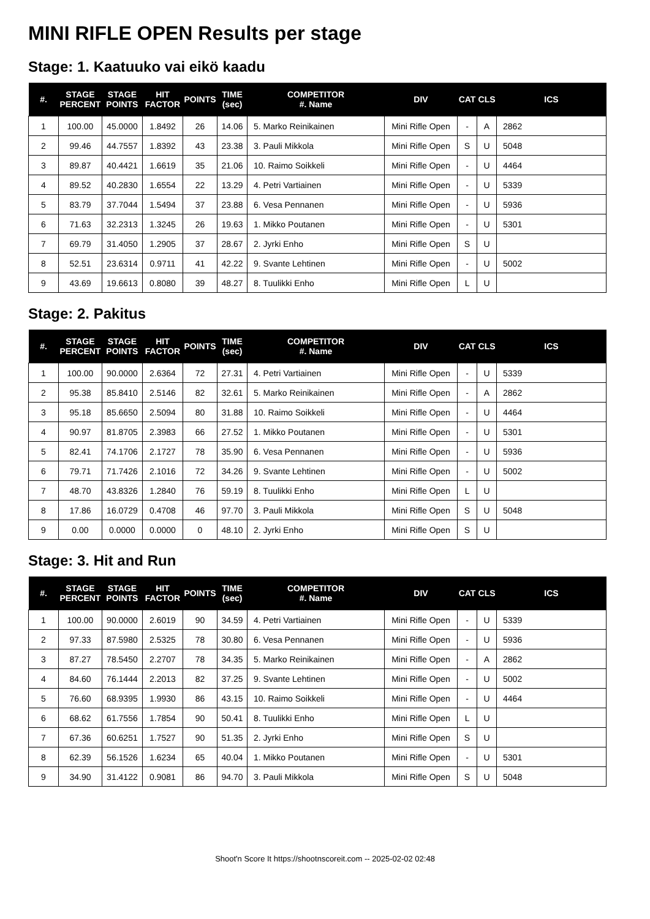MINI RIFLE OPEN Results per stage
Stage: 1. Kaatuuko vai eikö kaadu
| #. | STAGE PERCENT | STAGE POINTS | HIT FACTOR | POINTS | TIME (sec) | COMPETITOR #. Name | DIV | CAT | CLS | ICS |
| --- | --- | --- | --- | --- | --- | --- | --- | --- | --- | --- |
| 1 | 100.00 | 45.0000 | 1.8492 | 26 | 14.06 | 5. Marko Reinikainen | Mini Rifle Open | - | A | 2862 |
| 2 | 99.46 | 44.7557 | 1.8392 | 43 | 23.38 | 3. Pauli Mikkola | Mini Rifle Open | S | U | 5048 |
| 3 | 89.87 | 40.4421 | 1.6619 | 35 | 21.06 | 10. Raimo Soikkeli | Mini Rifle Open | - | U | 4464 |
| 4 | 89.52 | 40.2830 | 1.6554 | 22 | 13.29 | 4. Petri Vartiainen | Mini Rifle Open | - | U | 5339 |
| 5 | 83.79 | 37.7044 | 1.5494 | 37 | 23.88 | 6. Vesa Pennanen | Mini Rifle Open | - | U | 5936 |
| 6 | 71.63 | 32.2313 | 1.3245 | 26 | 19.63 | 1. Mikko Poutanen | Mini Rifle Open | - | U | 5301 |
| 7 | 69.79 | 31.4050 | 1.2905 | 37 | 28.67 | 2. Jyrki Enho | Mini Rifle Open | S | U | |
| 8 | 52.51 | 23.6314 | 0.9711 | 41 | 42.22 | 9. Svante Lehtinen | Mini Rifle Open | - | U | 5002 |
| 9 | 43.69 | 19.6613 | 0.8080 | 39 | 48.27 | 8. Tuulikki Enho | Mini Rifle Open | L | U | |
Stage: 2. Pakitus
| #. | STAGE PERCENT | STAGE POINTS | HIT FACTOR | POINTS | TIME (sec) | COMPETITOR #. Name | DIV | CAT | CLS | ICS |
| --- | --- | --- | --- | --- | --- | --- | --- | --- | --- | --- |
| 1 | 100.00 | 90.0000 | 2.6364 | 72 | 27.31 | 4. Petri Vartiainen | Mini Rifle Open | - | U | 5339 |
| 2 | 95.38 | 85.8410 | 2.5146 | 82 | 32.61 | 5. Marko Reinikainen | Mini Rifle Open | - | A | 2862 |
| 3 | 95.18 | 85.6650 | 2.5094 | 80 | 31.88 | 10. Raimo Soikkeli | Mini Rifle Open | - | U | 4464 |
| 4 | 90.97 | 81.8705 | 2.3983 | 66 | 27.52 | 1. Mikko Poutanen | Mini Rifle Open | - | U | 5301 |
| 5 | 82.41 | 74.1706 | 2.1727 | 78 | 35.90 | 6. Vesa Pennanen | Mini Rifle Open | - | U | 5936 |
| 6 | 79.71 | 71.7426 | 2.1016 | 72 | 34.26 | 9. Svante Lehtinen | Mini Rifle Open | - | U | 5002 |
| 7 | 48.70 | 43.8326 | 1.2840 | 76 | 59.19 | 8. Tuulikki Enho | Mini Rifle Open | L | U | |
| 8 | 17.86 | 16.0729 | 0.4708 | 46 | 97.70 | 3. Pauli Mikkola | Mini Rifle Open | S | U | 5048 |
| 9 | 0.00 | 0.0000 | 0.0000 | 0 | 48.10 | 2. Jyrki Enho | Mini Rifle Open | S | U | |
Stage: 3. Hit and Run
| #. | STAGE PERCENT | STAGE POINTS | HIT FACTOR | POINTS | TIME (sec) | COMPETITOR #. Name | DIV | CAT | CLS | ICS |
| --- | --- | --- | --- | --- | --- | --- | --- | --- | --- | --- |
| 1 | 100.00 | 90.0000 | 2.6019 | 90 | 34.59 | 4. Petri Vartiainen | Mini Rifle Open | - | U | 5339 |
| 2 | 97.33 | 87.5980 | 2.5325 | 78 | 30.80 | 6. Vesa Pennanen | Mini Rifle Open | - | U | 5936 |
| 3 | 87.27 | 78.5450 | 2.2707 | 78 | 34.35 | 5. Marko Reinikainen | Mini Rifle Open | - | A | 2862 |
| 4 | 84.60 | 76.1444 | 2.2013 | 82 | 37.25 | 9. Svante Lehtinen | Mini Rifle Open | - | U | 5002 |
| 5 | 76.60 | 68.9395 | 1.9930 | 86 | 43.15 | 10. Raimo Soikkeli | Mini Rifle Open | - | U | 4464 |
| 6 | 68.62 | 61.7556 | 1.7854 | 90 | 50.41 | 8. Tuulikki Enho | Mini Rifle Open | L | U | |
| 7 | 67.36 | 60.6251 | 1.7527 | 90 | 51.35 | 2. Jyrki Enho | Mini Rifle Open | S | U | |
| 8 | 62.39 | 56.1526 | 1.6234 | 65 | 40.04 | 1. Mikko Poutanen | Mini Rifle Open | - | U | 5301 |
| 9 | 34.90 | 31.4122 | 0.9081 | 86 | 94.70 | 3. Pauli Mikkola | Mini Rifle Open | S | U | 5048 |
Shoot'n Score It https://shootnscoreit.com -- 2025-02-02 02:48